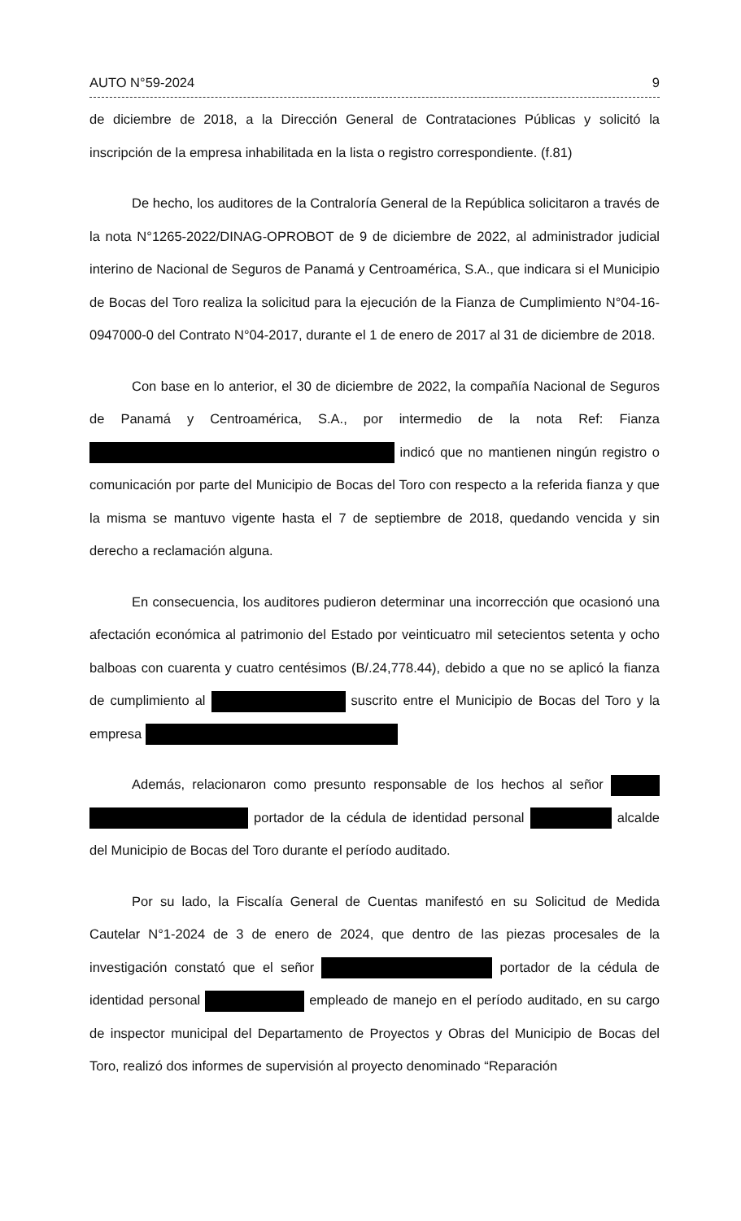AUTO N°59-2024 9
de diciembre de 2018, a la Dirección General de Contrataciones Públicas y solicitó la inscripción de la empresa inhabilitada en la lista o registro correspondiente. (f.81)
De hecho, los auditores de la Contraloría General de la República solicitaron a través de la nota N°1265-2022/DINAG-OPROBOT de 9 de diciembre de 2022, al administrador judicial interino de Nacional de Seguros de Panamá y Centroamérica, S.A., que indicara si el Municipio de Bocas del Toro realiza la solicitud para la ejecución de la Fianza de Cumplimiento N°04-16-0947000-0 del Contrato N°04-2017, durante el 1 de enero de 2017 al 31 de diciembre de 2018.
Con base en lo anterior, el 30 de diciembre de 2022, la compañía Nacional de Seguros de Panamá y Centroamérica, S.A., por intermedio de la nota Ref: Fianza indicó que no mantienen ningún registro o comunicación por parte del Municipio de Bocas del Toro con respecto a la referida fianza y que la misma se mantuvo vigente hasta el 7 de septiembre de 2018, quedando vencida y sin derecho a reclamación alguna.
En consecuencia, los auditores pudieron determinar una incorrección que ocasionó una afectación económica al patrimonio del Estado por veinticuatro mil setecientos setenta y ocho balboas con cuarenta y cuatro centésimos (B/.24,778.44), debido a que no se aplicó la fianza de cumplimiento al suscrito entre el Municipio de Bocas del Toro y la empresa
Además, relacionaron como presunto responsable de los hechos al señor portador de la cédula de identidad personal alcalde del Municipio de Bocas del Toro durante el período auditado.
Por su lado, la Fiscalía General de Cuentas manifestó en su Solicitud de Medida Cautelar N°1-2024 de 3 de enero de 2024, que dentro de las piezas procesales de la investigación constató que el señor portador de la cédula de identidad personal empleado de manejo en el período auditado, en su cargo de inspector municipal del Departamento de Proyectos y Obras del Municipio de Bocas del Toro, realizó dos informes de supervisión al proyecto denominado “Reparación